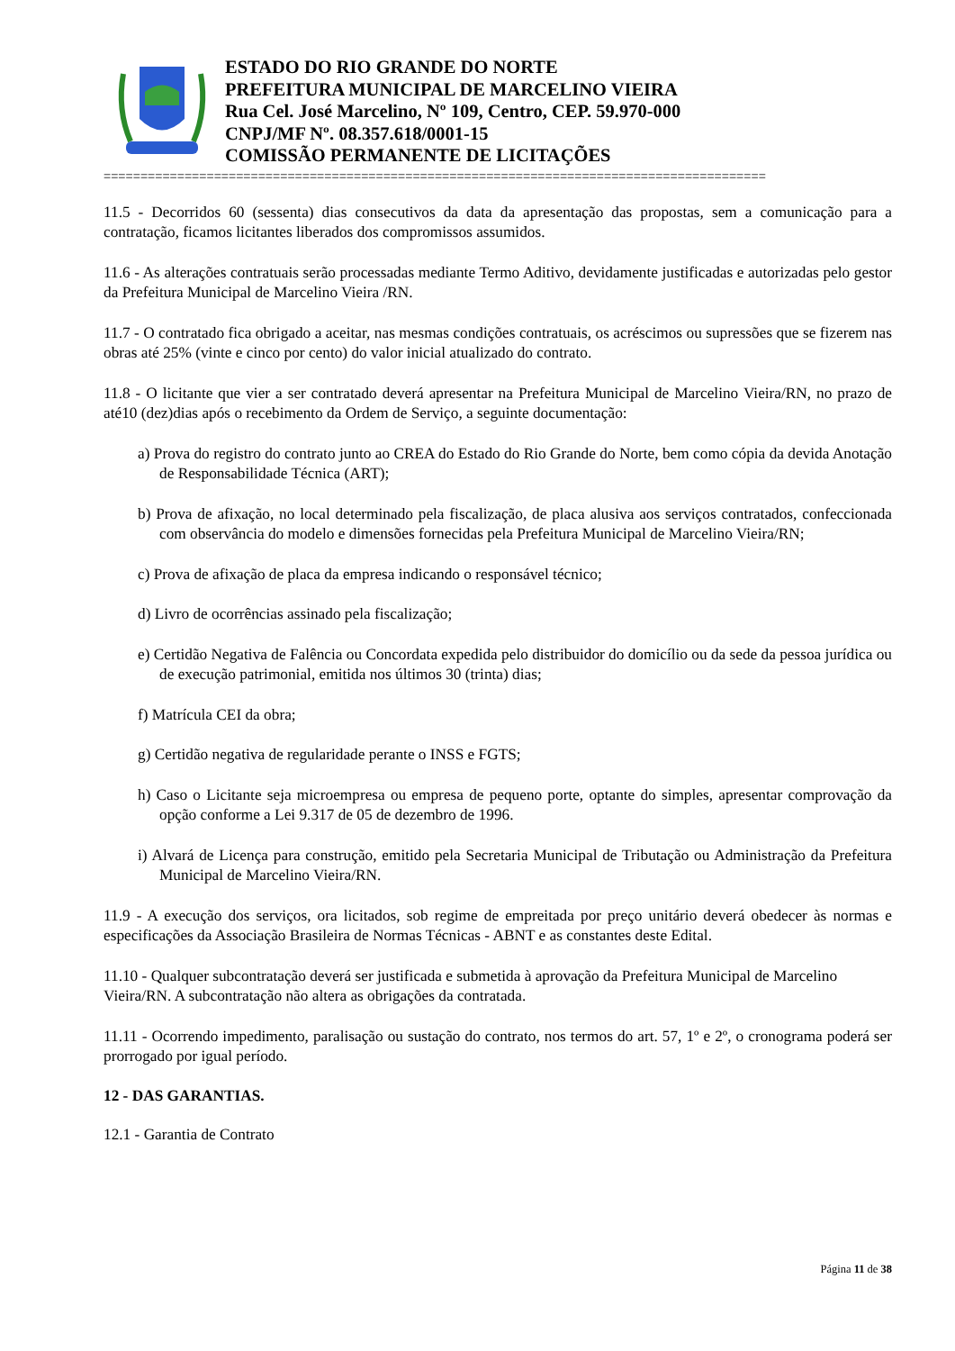ESTADO DO RIO GRANDE DO NORTE
PREFEITURA MUNICIPAL DE MARCELINO VIEIRA
Rua Cel. José Marcelino, Nº 109, Centro, CEP. 59.970-000
CNPJ/MF Nº. 08.357.618/0001-15
COMISSÃO PERMANENTE DE LICITAÇÕES
==========================================================================================
11.5 - Decorridos 60 (sessenta) dias consecutivos da data da apresentação das propostas, sem a comunicação para a contratação, ficamos licitantes liberados dos compromissos assumidos.
11.6 - As alterações contratuais serão processadas mediante Termo Aditivo, devidamente justificadas e autorizadas pelo gestor da Prefeitura Municipal de Marcelino Vieira /RN.
11.7 - O contratado fica obrigado a aceitar, nas mesmas condições contratuais, os acréscimos ou supressões que se fizerem nas obras até 25% (vinte e cinco por cento) do valor inicial atualizado do contrato.
11.8 - O licitante que vier a ser contratado deverá apresentar na Prefeitura Municipal de Marcelino Vieira/RN, no prazo de até10 (dez)dias após o recebimento da Ordem de Serviço, a seguinte documentação:
a) Prova do registro do contrato junto ao CREA do Estado do Rio Grande do Norte, bem como cópia da devida Anotação de Responsabilidade Técnica (ART);
b) Prova de afixação, no local determinado pela fiscalização, de placa alusiva aos serviços contratados, confeccionada com observância do modelo e dimensões fornecidas pela Prefeitura Municipal de Marcelino Vieira/RN;
c) Prova de afixação de placa da empresa indicando o responsável técnico;
d) Livro de ocorrências assinado pela fiscalização;
e) Certidão Negativa de Falência ou Concordata expedida pelo distribuidor do domicílio ou da sede da pessoa jurídica ou de execução patrimonial, emitida nos últimos 30 (trinta) dias;
f) Matrícula CEI da obra;
g) Certidão negativa de regularidade perante o INSS e FGTS;
h) Caso o Licitante seja microempresa ou empresa de pequeno porte, optante do simples, apresentar comprovação da opção conforme a Lei 9.317 de 05 de dezembro de 1996.
i) Alvará de Licença para construção, emitido pela Secretaria Municipal de Tributação ou Administração da Prefeitura Municipal de Marcelino Vieira/RN.
11.9 - A execução dos serviços, ora licitados, sob regime de empreitada por preço unitário deverá obedecer às normas e especificações da Associação Brasileira de Normas Técnicas - ABNT e as constantes deste Edital.
11.10 - Qualquer subcontratação deverá ser justificada e submetida à aprovação da Prefeitura Municipal de Marcelino Vieira/RN. A subcontratação não altera as obrigações da contratada.
11.11 - Ocorrendo impedimento, paralisação ou sustação do contrato, nos termos do art. 57, 1º e 2º, o cronograma poderá ser prorrogado por igual período.
12 - DAS GARANTIAS.
12.1 - Garantia de Contrato
Página 11 de 38